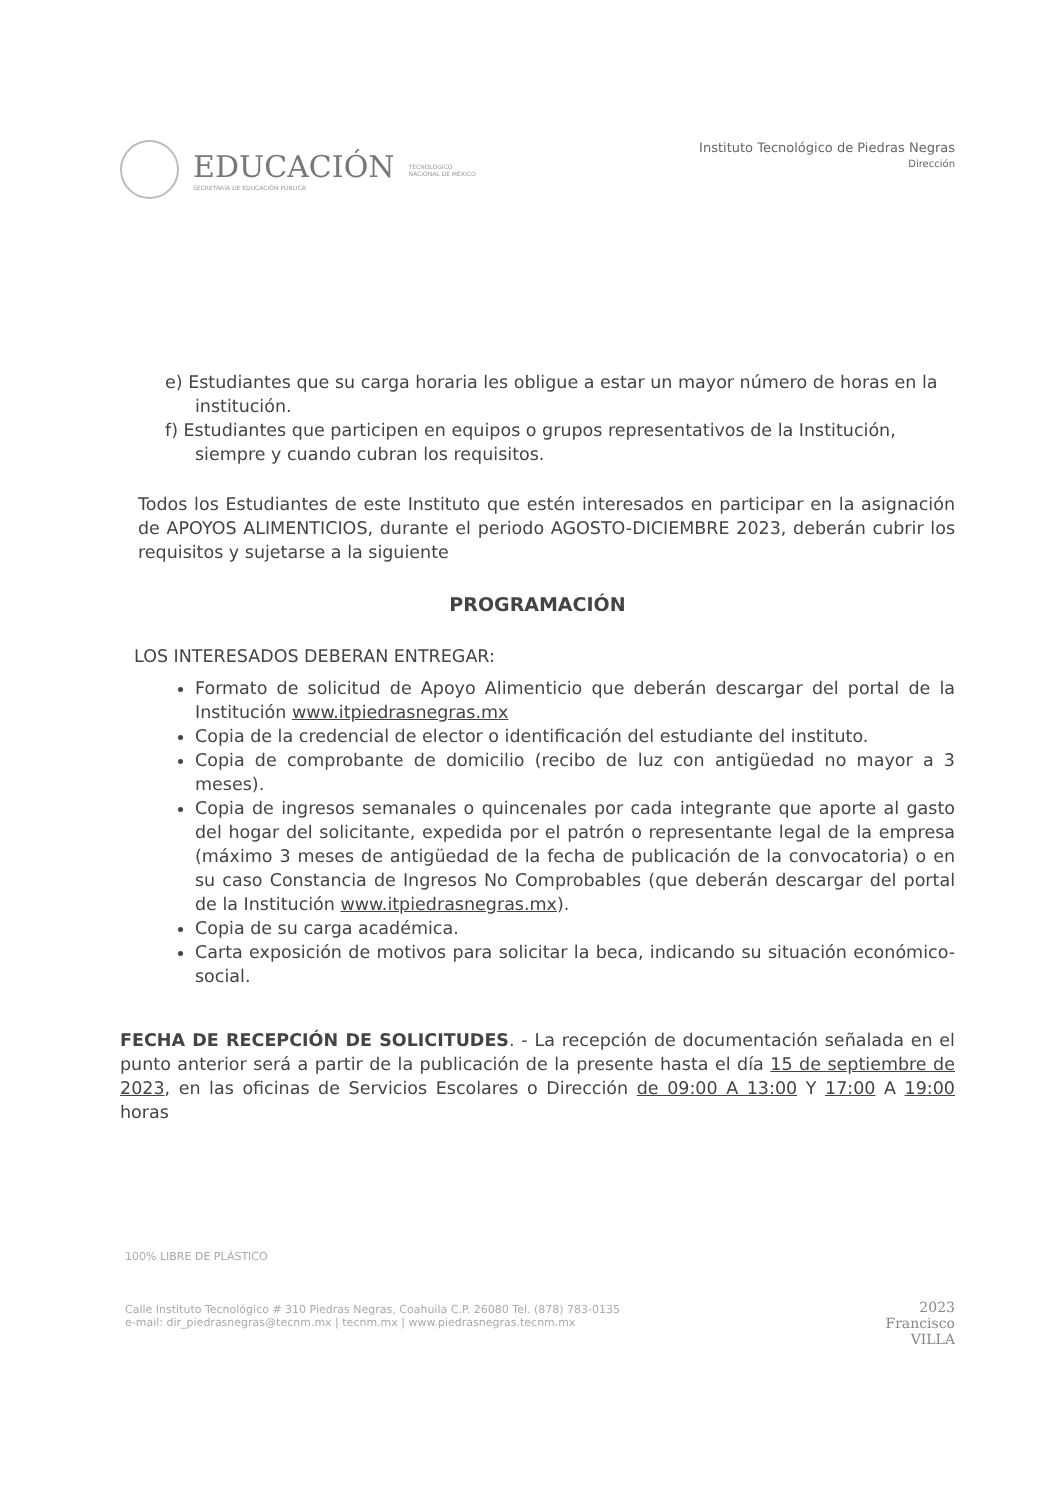EDUCACIÓN
SECRETARÍA DE EDUCACIÓN PÚBLICA
TECNOLÓGICO
NACIONAL DE MÉXICO
Instituto Tecnológico de Piedras Negras
Dirección
e) Estudiantes que su carga horaria les obligue a estar un mayor número de horas en la institución.
f) Estudiantes que participen en equipos o grupos representativos de la Institución, siempre y cuando cubran los requisitos.
Todos los Estudiantes de este Instituto que estén interesados en participar en la asignación de APOYOS ALIMENTICIOS, durante el periodo AGOSTO-DICIEMBRE 2023, deberán cubrir los requisitos y sujetarse a la siguiente
PROGRAMACIÓN
LOS INTERESADOS DEBERAN ENTREGAR:
Formato de solicitud de Apoyo Alimenticio que deberán descargar del portal de la Institución www.itpiedrasnegras.mx
Copia de la credencial de elector o identificación del estudiante del instituto.
Copia de comprobante de domicilio (recibo de luz con antigüedad no mayor a 3 meses).
Copia de ingresos semanales o quincenales por cada integrante que aporte al gasto del hogar del solicitante, expedida por el patrón o representante legal de la empresa (máximo 3 meses de antigüedad de la fecha de publicación de la convocatoria) o en su caso Constancia de Ingresos No Comprobables (que deberán descargar del portal de la Institución www.itpiedrasnegras.mx).
Copia de su carga académica.
Carta exposición de motivos para solicitar la beca, indicando su situación económico-social.
FECHA DE RECEPCIÓN DE SOLICITUDES. - La recepción de documentación señalada en el punto anterior será a partir de la publicación de la presente hasta el día 15 de septiembre de 2023, en las oficinas de Servicios Escolares o Dirección de 09:00 A 13:00 Y 17:00 A 19:00 horas
100% LIBRE DE PLÁSTICO
Calle Instituto Tecnológico # 310 Piedras Negras, Coahuila C.P. 26080 Tel. (878) 783-0135
e-mail: dir_piedrasnegras@tecnm.mx | tecnm.mx | www.piedrasnegras.tecnm.mx
2023
Francisco
VILLA